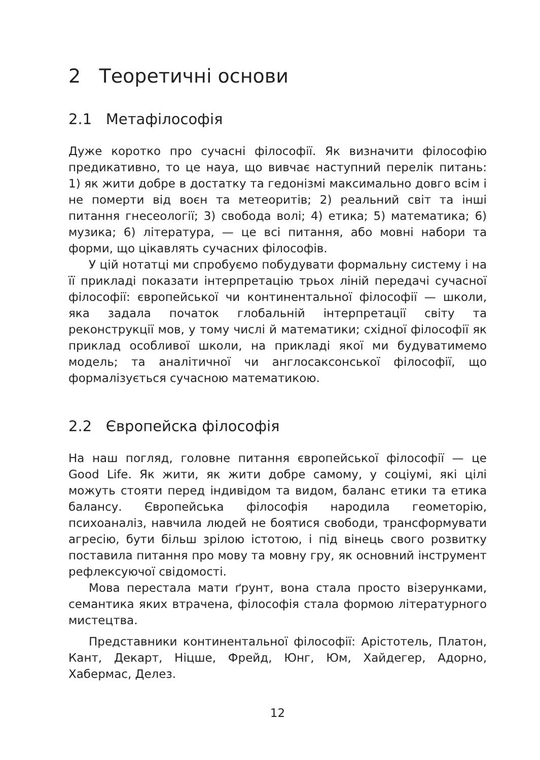2 Теоретичні основи
2.1 Метафілософія
Дуже коротко про сучасні філософії. Як визначити філософію предикативно, то це науа, що вивчає наступний перелік питань: 1) як жити добре в достатку та гедонізмі максимально довго всім і не померти від воєн та метеоритів; 2) реальний світ та інші питання гнесеології; 3) свобода волі; 4) етика; 5) математика; 6) музика; 6) література, — це всі питання, або мовні набори та форми, що цікавлять сучасних філософів.
У цій нотатці ми спробуємо побудувати формальну систему і на її прикладі показати інтерпретацію трьох ліній передачі сучасної філософії: європейської чи континентальної філософії — школи, яка задала початок глобальній інтерпретації світу та реконструкції мов, у тому числі й математики; східної філософії як приклад особливої школи, на прикладі якої ми будуватимемо модель; та аналітичної чи англосаксонської філософії, що формалізується сучасною математикою.
2.2 Європейска філософія
На наш погляд, головне питання європейської філософії — це Good Life. Як жити, як жити добре самому, у соціумі, які цілі можуть стояти перед індивідом та видом, баланс етики та етика балансу. Європейська філософія народила геометорію, психоаналіз, навчила людей не боятися свободи, трансформувати агресію, бути більш зрілою істотою, і під вінець свого розвитку поставила питання про мову та мовну гру, як основний інструмент рефлексуючої свідомості.
Мова перестала мати ґрунт, вона стала просто візерунками, семантика яких втрачена, філософія стала формою літературного мистецтва.
Представники континентальної філософії: Арістотель, Платон, Кант, Декарт, Ніцше, Фрейд, Юнг, Юм, Хайдегер, Адорно, Хабермас, Делез.
12